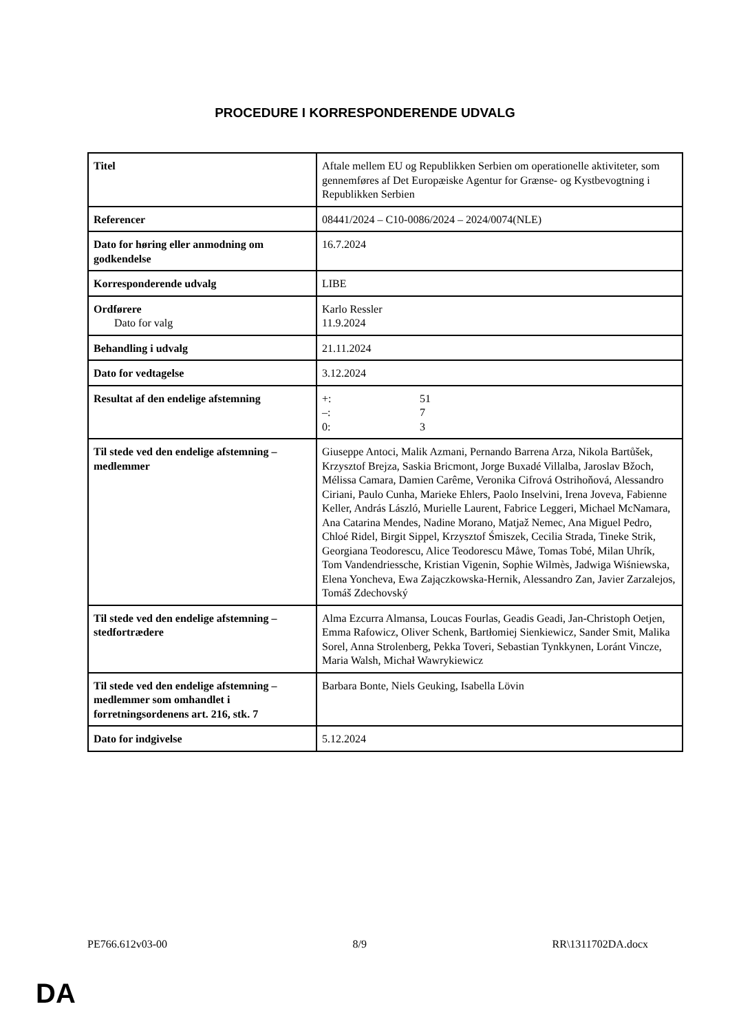PROCEDURE I KORRESPONDERENDE UDVALG
| Titel | Aftale mellem EU og Republikken Serbien om operationelle aktiviteter, som gennemføres af Det Europæiske Agentur for Grænse- og Kystbevogtning i Republikken Serbien |
| Referencer | 08441/2024 – C10-0086/2024 – 2024/0074(NLE) |
| Dato for høring eller anmodning om godkendelse | 16.7.2024 |
| Korresponderende udvalg | LIBE |
| Ordførere Dato for valg | Karlo Ressler 11.9.2024 |
| Behandling i udvalg | 21.11.2024 |
| Dato for vedtagelse | 3.12.2024 |
| Resultat af den endelige afstemning | +: 51 –: 7 0: 3 |
| Til stede ved den endelige afstemning – medlemmer | Giuseppe Antoci, Malik Azmani, Pernando Barrena Arza, Nikola Bartůšek, Krzysztof Brejza, Saskia Bricmont, Jorge Buxadé Villalba, Jaroslav Bžoch, Mélissa Camara, Damien Carême, Veronika Cifrová Ostrihoňová, Alessandro Ciriani, Paulo Cunha, Marieke Ehlers, Paolo Inselvini, Irena Joveva, Fabienne Keller, András László, Murielle Laurent, Fabrice Leggeri, Michael McNamara, Ana Catarina Mendes, Nadine Morano, Matjaž Nemec, Ana Miguel Pedro, Chloé Ridel, Birgit Sippel, Krzysztof Śmiszek, Cecilia Strada, Tineke Strik, Georgiana Teodorescu, Alice Teodorescu Måwe, Tomas Tobé, Milan Uhrík, Tom Vandendriessche, Kristian Vigenin, Sophie Wilmès, Jadwiga Wiśniewska, Elena Yoncheva, Ewa Zajączkowska-Hernik, Alessandro Zan, Javier Zarzalejos, Tomáš Zdechovský |
| Til stede ved den endelige afstemning – stedfortrædere | Alma Ezcurra Almansa, Loucas Fourlas, Geadis Geadi, Jan-Christoph Oetjen, Emma Rafowicz, Oliver Schenk, Bartłomiej Sienkiewicz, Sander Smit, Malika Sorel, Anna Strolenberg, Pekka Toveri, Sebastian Tynkkynen, Loránt Vincze, Maria Walsh, Michał Wawrykiewicz |
| Til stede ved den endelige afstemning – medlemmer som omhandlet i forretningsordenens art. 216, stk. 7 | Barbara Bonte, Niels Geuking, Isabella Lövin |
| Dato for indgivelse | 5.12.2024 |
PE766.612v03-00 8/9 RR\1311702DA.docx
DA